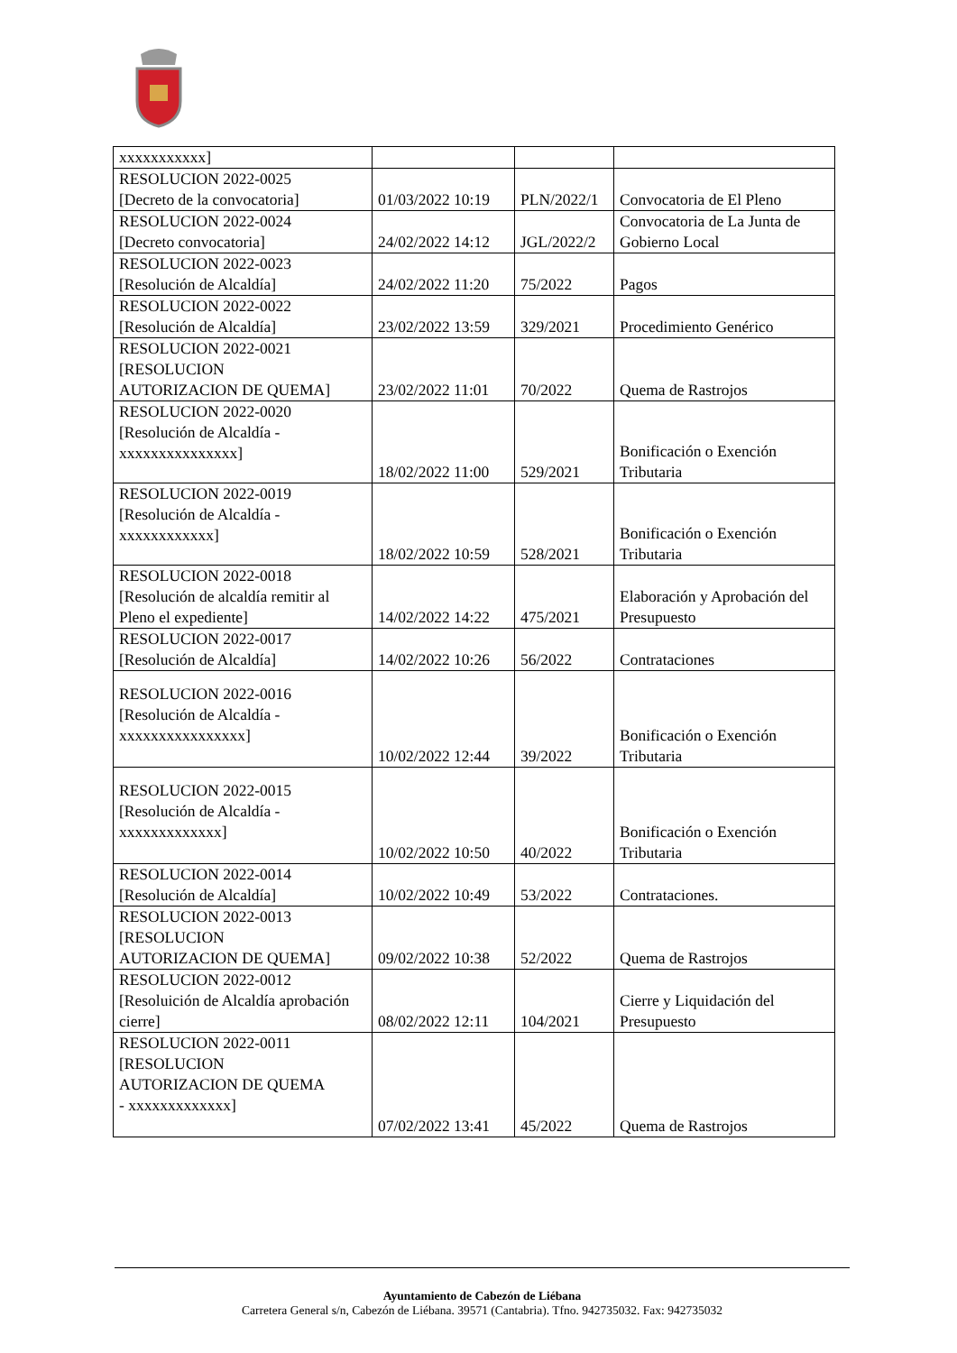| xxxxxxxxxxx] | | | |
| RESOLUCION 2022-0025 [Decreto de la convocatoria] | 01/03/2022 10:19 | PLN/2022/1 | Convocatoria de El Pleno |
| RESOLUCION 2022-0024 [Decreto convocatoria] | 24/02/2022 14:12 | JGL/2022/2 | Convocatoria de La Junta de Gobierno Local |
| RESOLUCION 2022-0023 [Resolución de Alcaldía] | 24/02/2022 11:20 | 75/2022 | Pagos |
| RESOLUCION 2022-0022 [Resolución de Alcaldía] | 23/02/2022 13:59 | 329/2021 | Procedimiento Genérico |
| RESOLUCION 2022-0021 [RESOLUCION AUTORIZACION DE QUEMA] | 23/02/2022 11:01 | 70/2022 | Quema de Rastrojos |
| RESOLUCION 2022-0020 [Resolución de Alcaldía - xxxxxxxxxxxxxxx] | 18/02/2022 11:00 | 529/2021 | Bonificación o Exención Tributaria |
| RESOLUCION 2022-0019 [Resolución de Alcaldía - xxxxxxxxxxxx] | 18/02/2022 10:59 | 528/2021 | Bonificación o Exención Tributaria |
| RESOLUCION 2022-0018 [Resolución de alcaldía remitir al Pleno el expediente] | 14/02/2022 14:22 | 475/2021 | Elaboración y Aprobación del Presupuesto |
| RESOLUCION 2022-0017 [Resolución de Alcaldía] | 14/02/2022 10:26 | 56/2022 | Contrataciones |
| RESOLUCION 2022-0016 [Resolución de Alcaldía - xxxxxxxxxxxxxxxx] | 10/02/2022 12:44 | 39/2022 | Bonificación o Exención Tributaria |
| RESOLUCION 2022-0015 [Resolución de Alcaldía - xxxxxxxxxxxxx] | 10/02/2022 10:50 | 40/2022 | Bonificación o Exención Tributaria |
| RESOLUCION 2022-0014 [Resolución de Alcaldía] | 10/02/2022 10:49 | 53/2022 | Contrataciones. |
| RESOLUCION 2022-0013 [RESOLUCION AUTORIZACION DE QUEMA] | 09/02/2022 10:38 | 52/2022 | Quema de Rastrojos |
| RESOLUCION 2022-0012 [Resoluición de Alcaldía aprobación cierre] | 08/02/2022 12:11 | 104/2021 | Cierre y Liquidación del Presupuesto |
| RESOLUCION 2022-0011 [RESOLUCION AUTORIZACION DE QUEMA - xxxxxxxxxxxxx] | 07/02/2022 13:41 | 45/2022 | Quema de Rastrojos |
Ayuntamiento de Cabezón de Liébana
Carretera General s/n, Cabezón de Liébana. 39571 (Cantabria). Tfno. 942735032. Fax: 942735032